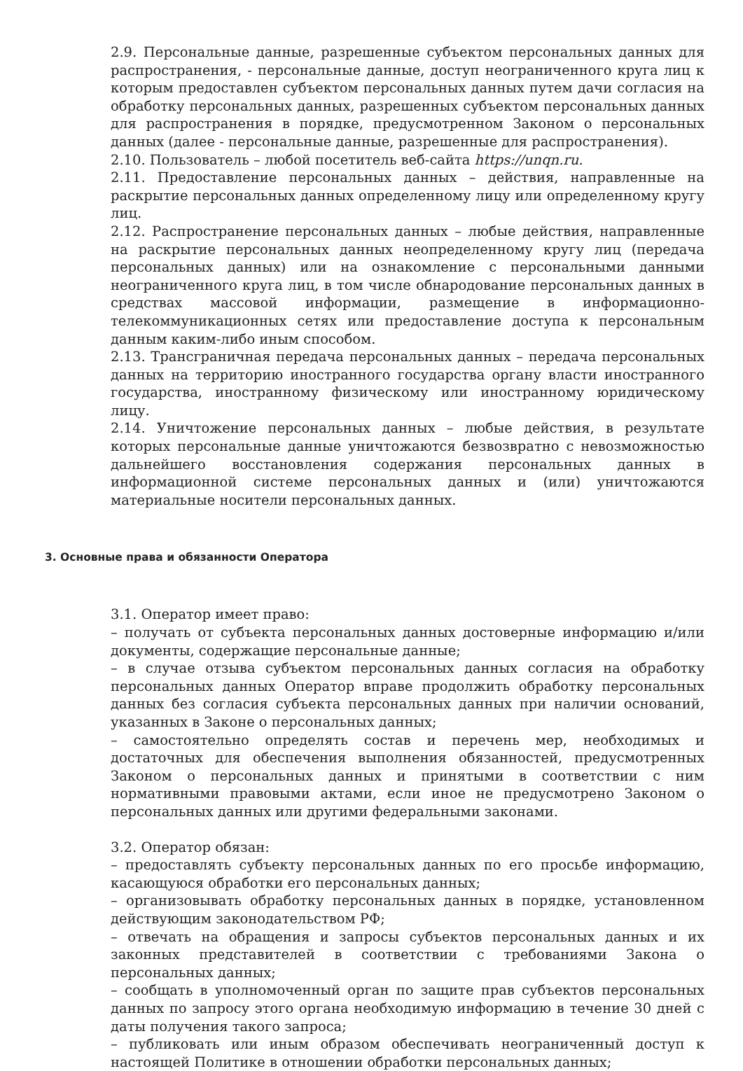2.9. Персональные данные, разрешенные субъектом персональных данных для распространения, - персональные данные, доступ неограниченного круга лиц к которым предоставлен субъектом персональных данных путем дачи согласия на обработку персональных данных, разрешенных субъектом персональных данных для распространения в порядке, предусмотренном Законом о персональных данных (далее - персональные данные, разрешенные для распространения).
2.10. Пользователь – любой посетитель веб-сайта https://unqn.ru.
2.11. Предоставление персональных данных – действия, направленные на раскрытие персональных данных определенному лицу или определенному кругу лиц.
2.12. Распространение персональных данных – любые действия, направленные на раскрытие персональных данных неопределенному кругу лиц (передача персональных данных) или на ознакомление с персональными данными неограниченного круга лиц, в том числе обнародование персональных данных в средствах массовой информации, размещение в информационно-телекоммуникационных сетях или предоставление доступа к персональным данным каким-либо иным способом.
2.13. Трансграничная передача персональных данных – передача персональных данных на территорию иностранного государства органу власти иностранного государства, иностранному физическому или иностранному юридическому лицу.
2.14. Уничтожение персональных данных – любые действия, в результате которых персональные данные уничтожаются безвозвратно с невозможностью дальнейшего восстановления содержания персональных данных в информационной системе персональных данных и (или) уничтожаются материальные носители персональных данных.
3. Основные права и обязанности Оператора
3.1. Оператор имеет право:
– получать от субъекта персональных данных достоверные информацию и/или документы, содержащие персональные данные;
– в случае отзыва субъектом персональных данных согласия на обработку персональных данных Оператор вправе продолжить обработку персональных данных без согласия субъекта персональных данных при наличии оснований, указанных в Законе о персональных данных;
– самостоятельно определять состав и перечень мер, необходимых и достаточных для обеспечения выполнения обязанностей, предусмотренных Законом о персональных данных и принятыми в соответствии с ним нормативными правовыми актами, если иное не предусмотрено Законом о персональных данных или другими федеральными законами.
3.2. Оператор обязан:
– предоставлять субъекту персональных данных по его просьбе информацию, касающуюся обработки его персональных данных;
– организовывать обработку персональных данных в порядке, установленном действующим законодательством РФ;
– отвечать на обращения и запросы субъектов персональных данных и их законных представителей в соответствии с требованиями Закона о персональных данных;
– сообщать в уполномоченный орган по защите прав субъектов персональных данных по запросу этого органа необходимую информацию в течение 30 дней с даты получения такого запроса;
– публиковать или иным образом обеспечивать неограниченный доступ к настоящей Политике в отношении обработки персональных данных;